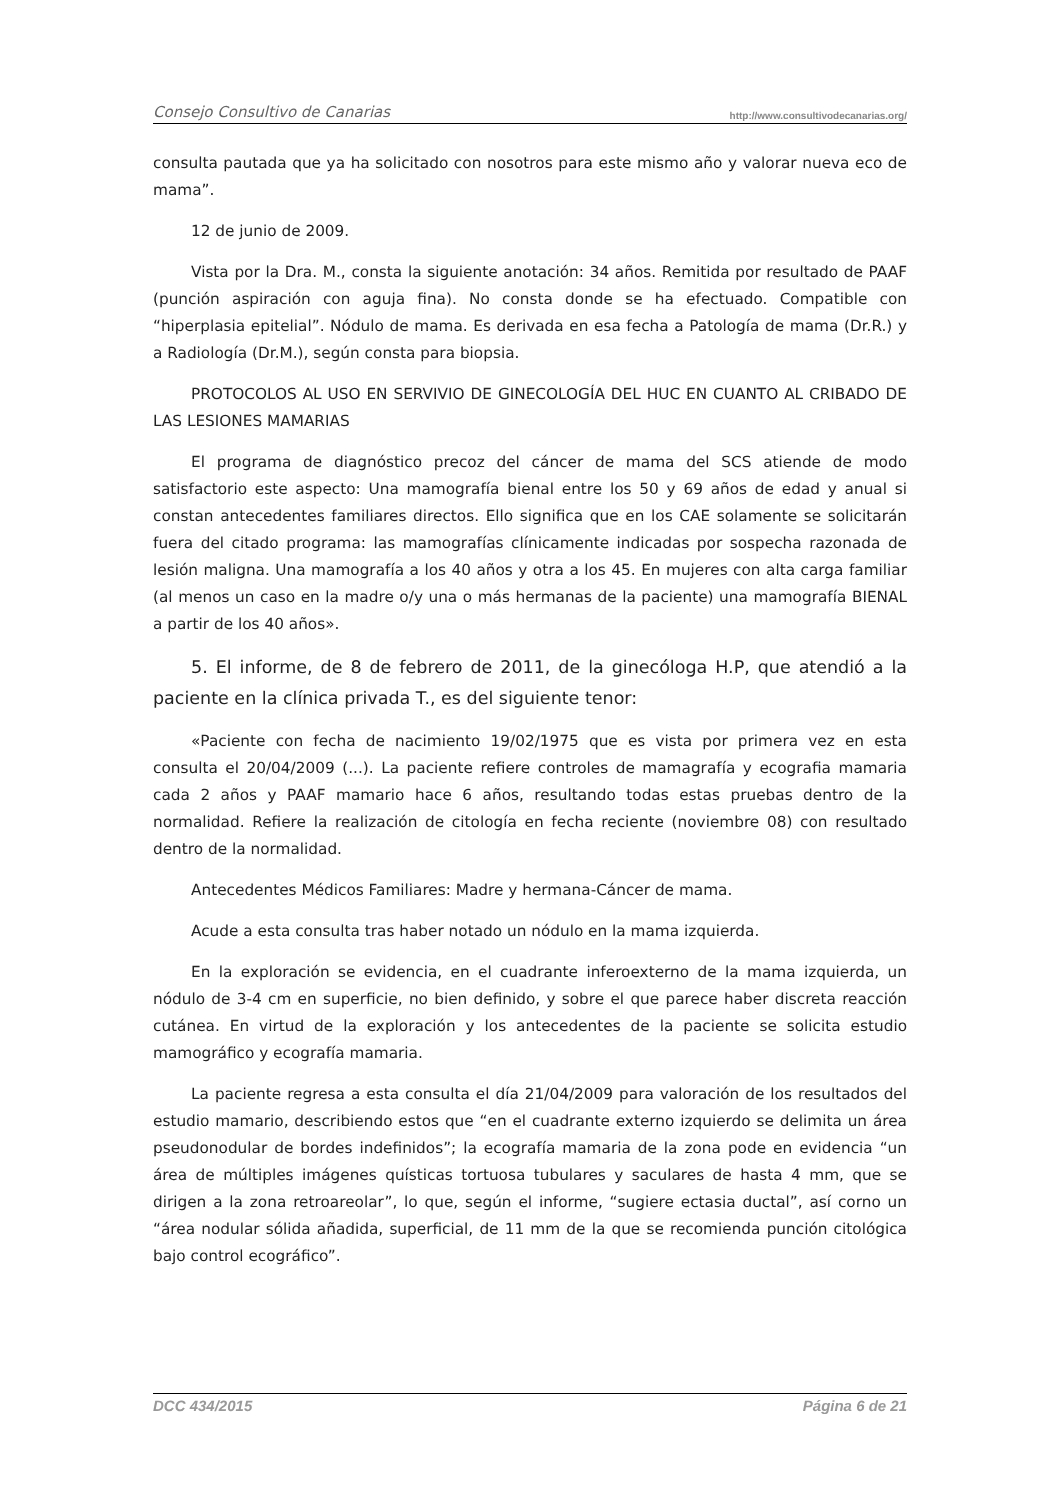Consejo Consultivo de Canarias http://www.consultivodecanarias.org/
consulta pautada que ya ha solicitado con nosotros para este mismo año y valorar nueva eco de mama”.
12 de junio de 2009.
Vista por la Dra. M., consta la siguiente anotación: 34 años. Remitida por resultado de PAAF (punción aspiración con aguja fina). No consta donde se ha efectuado. Compatible con “hiperplasia epitelial”. Nódulo de mama. Es derivada en esa fecha a Patología de mama (Dr.R.) y a Radiología (Dr.M.), según consta para biopsia.
PROTOCOLOS AL USO EN SERVIVIO DE GINECOLOGÍA DEL HUC EN CUANTO AL CRIBADO DE LAS LESIONES MAMARIAS
El programa de diagnóstico precoz del cáncer de mama del SCS atiende de modo satisfactorio este aspecto: Una mamografía bienal entre los 50 y 69 años de edad y anual si constan antecedentes familiares directos. Ello significa que en los CAE solamente se solicitarán fuera del citado programa: las mamografías clínicamente indicadas por sospecha razonada de lesión maligna. Una mamografía a los 40 años y otra a los 45. En mujeres con alta carga familiar (al menos un caso en la madre o/y una o más hermanas de la paciente) una mamografía BIENAL a partir de los 40 años».
5. El informe, de 8 de febrero de 2011, de la ginecóloga H.P, que atendió a la paciente en la clínica privada T., es del siguiente tenor:
«Paciente con fecha de nacimiento 19/02/1975 que es vista por primera vez en esta consulta el 20/04/2009 (...). La paciente refiere controles de mamagrafía y ecografia mamaria cada 2 años y PAAF mamario hace 6 años, resultando todas estas pruebas dentro de la normalidad. Refiere la realización de citología en fecha reciente (noviembre 08) con resultado dentro de la normalidad.
Antecedentes Médicos Familiares: Madre y hermana-Cáncer de mama.
Acude a esta consulta tras haber notado un nódulo en la mama izquierda.
En la exploración se evidencia, en el cuadrante inferoexterno de la mama izquierda, un nódulo de 3-4 cm en superficie, no bien definido, y sobre el que parece haber discreta reacción cutánea. En virtud de la exploración y los antecedentes de la paciente se solicita estudio mamográfico y ecografía mamaria.
La paciente regresa a esta consulta el día 21/04/2009 para valoración de los resultados del estudio mamario, describiendo estos que “en el cuadrante externo izquierdo se delimita un área pseudonodular de bordes indefinidos”; la ecografía mamaria de la zona pode en evidencia “un área de múltiples imágenes quísticas tortuosa tubulares y saculares de hasta 4 mm, que se dirigen a la zona retroareolar”, lo que, según el informe, “sugiere ectasia ductal”, así corno un “área nodular sólida añadida, superficial, de 11 mm de la que se recomienda punción citológica bajo control ecográfico”.
DCC 434/2015 Página 6 de 21